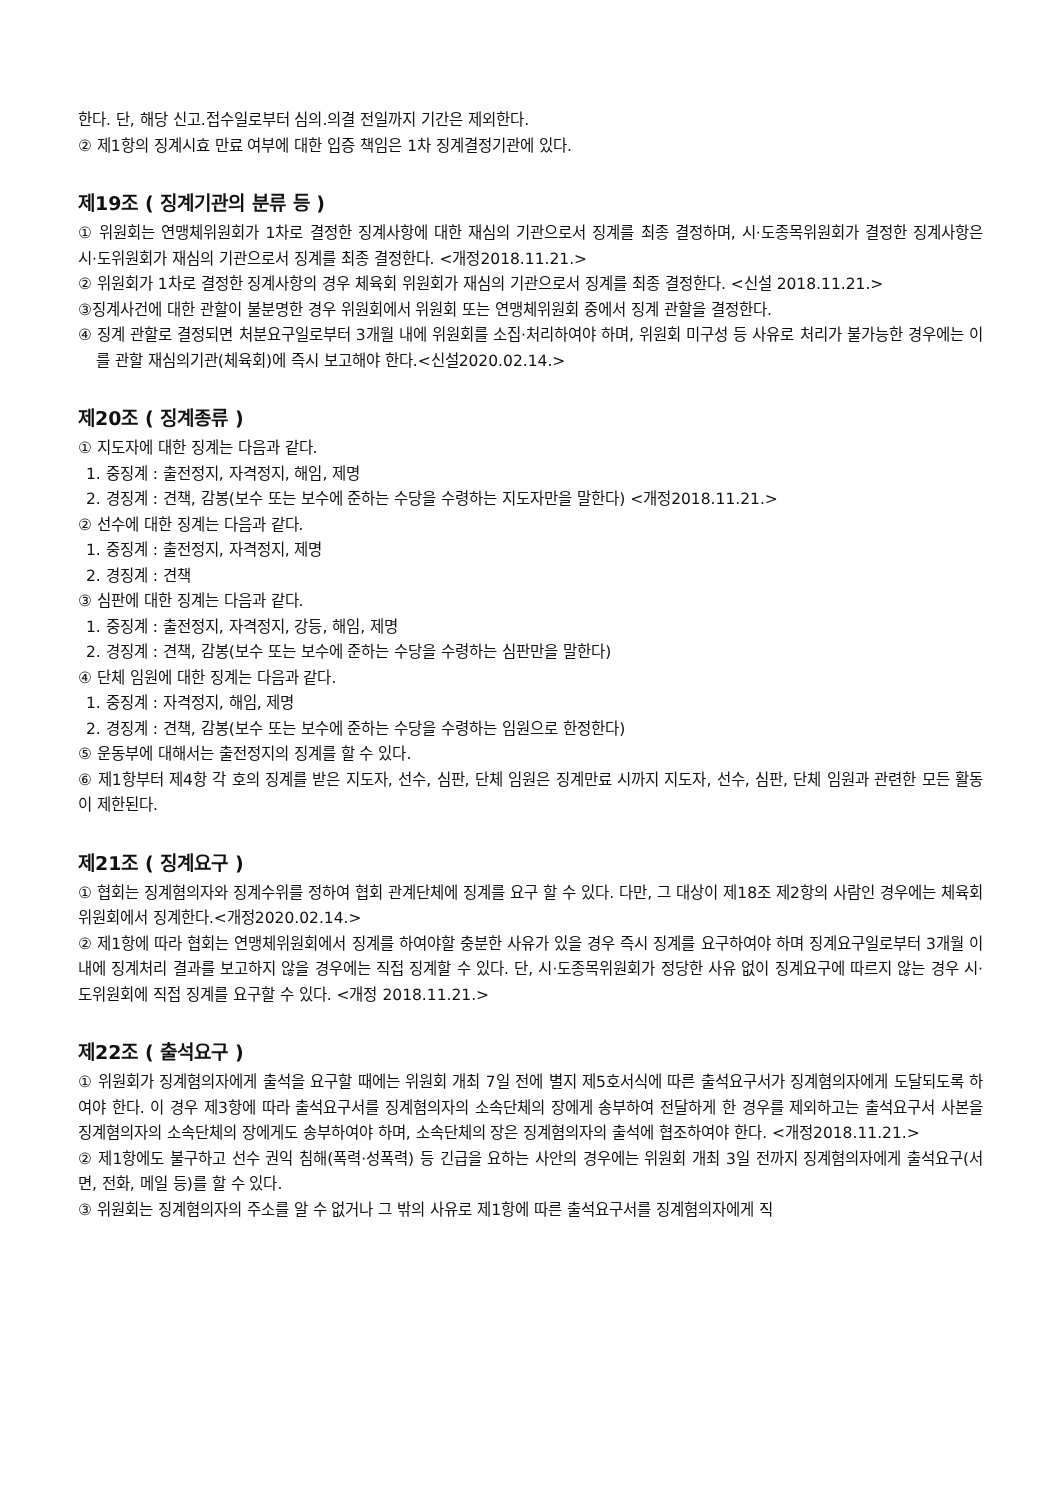한다. 단, 해당 신고.접수일로부터 심의.의결 전일까지 기간은 제외한다.
② 제1항의 징계시효 만료 여부에 대한 입증 책임은 1차 징계결정기관에 있다.
제19조 ( 징계기관의 분류 등 )
① 위원회는 연맹체위원회가 1차로 결정한 징계사항에 대한 재심의 기관으로서 징계를 최종 결정하며, 시·도종목위원회가 결정한 징계사항은 시·도위원회가 재심의 기관으로서 징계를 최종 결정한다. <개정2018.11.21.>
② 위원회가 1차로 결정한 징계사항의 경우 체육회 위원회가 재심의 기관으로서 징계를 최종 결정한다. <신설 2018.11.21.>
③징계사건에 대한 관할이 불분명한 경우 위원회에서 위원회 또는 연맹체위원회 중에서 징계 관할을 결정한다.
④ 징계 관할로 결정되면 처분요구일로부터 3개월 내에 위원회를 소집·처리하여야 하며, 위원회 미구성 등 사유로 처리가 불가능한 경우에는 이를 관할 재심의기관(체육회)에 즉시 보고해야 한다.<신설2020.02.14.>
제20조 ( 징계종류 )
① 지도자에 대한 징계는 다음과 같다.
1. 중징계 : 출전정지, 자격정지, 해임, 제명
2. 경징계 : 견책, 감봉(보수 또는 보수에 준하는 수당을 수령하는 지도자만을 말한다) <개정2018.11.21.>
② 선수에 대한 징계는 다음과 같다.
1. 중징계 : 출전정지, 자격정지, 제명
2. 경징계 : 견책
③ 심판에 대한 징계는 다음과 같다.
1. 중징계 : 출전정지, 자격정지, 강등, 해임, 제명
2. 경징계 : 견책, 감봉(보수 또는 보수에 준하는 수당을 수령하는 심판만을 말한다)
④ 단체 임원에 대한 징계는 다음과 같다.
1. 중징계 : 자격정지, 해임, 제명
2. 경징계 : 견책, 감봉(보수 또는 보수에 준하는 수당을 수령하는 임원으로 한정한다)
⑤ 운동부에 대해서는 출전정지의 징계를 할 수 있다.
⑥ 제1항부터 제4항 각 호의 징계를 받은 지도자, 선수, 심판, 단체 임원은 징계만료 시까지 지도자, 선수, 심판, 단체 임원과 관련한 모든 활동이 제한된다.
제21조 ( 징계요구 )
① 협회는 징계혐의자와 징계수위를 정하여 협회 관계단체에 징계를 요구 할 수 있다. 다만, 그 대상이 제18조 제2항의 사람인 경우에는 체육회 위원회에서 징계한다.<개정2020.02.14.>
② 제1항에 따라 협회는 연맹체위원회에서 징계를 하여야할 충분한 사유가 있을 경우 즉시 징계를 요구하여야 하며 징계요구일로부터 3개월 이내에 징계처리 결과를 보고하지 않을 경우에는 직접 징계할 수 있다. 단, 시·도종목위원회가 정당한 사유 없이 징계요구에 따르지 않는 경우 시·도위원회에 직접 징계를 요구할 수 있다. <개정 2018.11.21.>
제22조 ( 출석요구 )
① 위원회가 징계혐의자에게 출석을 요구할 때에는 위원회 개최 7일 전에 별지 제5호서식에 따른 출석요구서가 징계혐의자에게 도달되도록 하여야 한다. 이 경우 제3항에 따라 출석요구서를 징계혐의자의 소속단체의 장에게 송부하여 전달하게 한 경우를 제외하고는 출석요구서 사본을 징계혐의자의 소속단체의 장에게도 송부하여야 하며, 소속단체의 장은 징계혐의자의 출석에 협조하여야 한다. <개정2018.11.21.>
② 제1항에도 불구하고 선수 권익 침해(폭력·성폭력) 등 긴급을 요하는 사안의 경우에는 위원회 개최 3일 전까지 징계혐의자에게 출석요구(서면, 전화, 메일 등)를 할 수 있다.
③ 위원회는 징계혐의자의 주소를 알 수 없거나 그 밖의 사유로 제1항에 따른 출석요구서를 징계혐의자에게 직